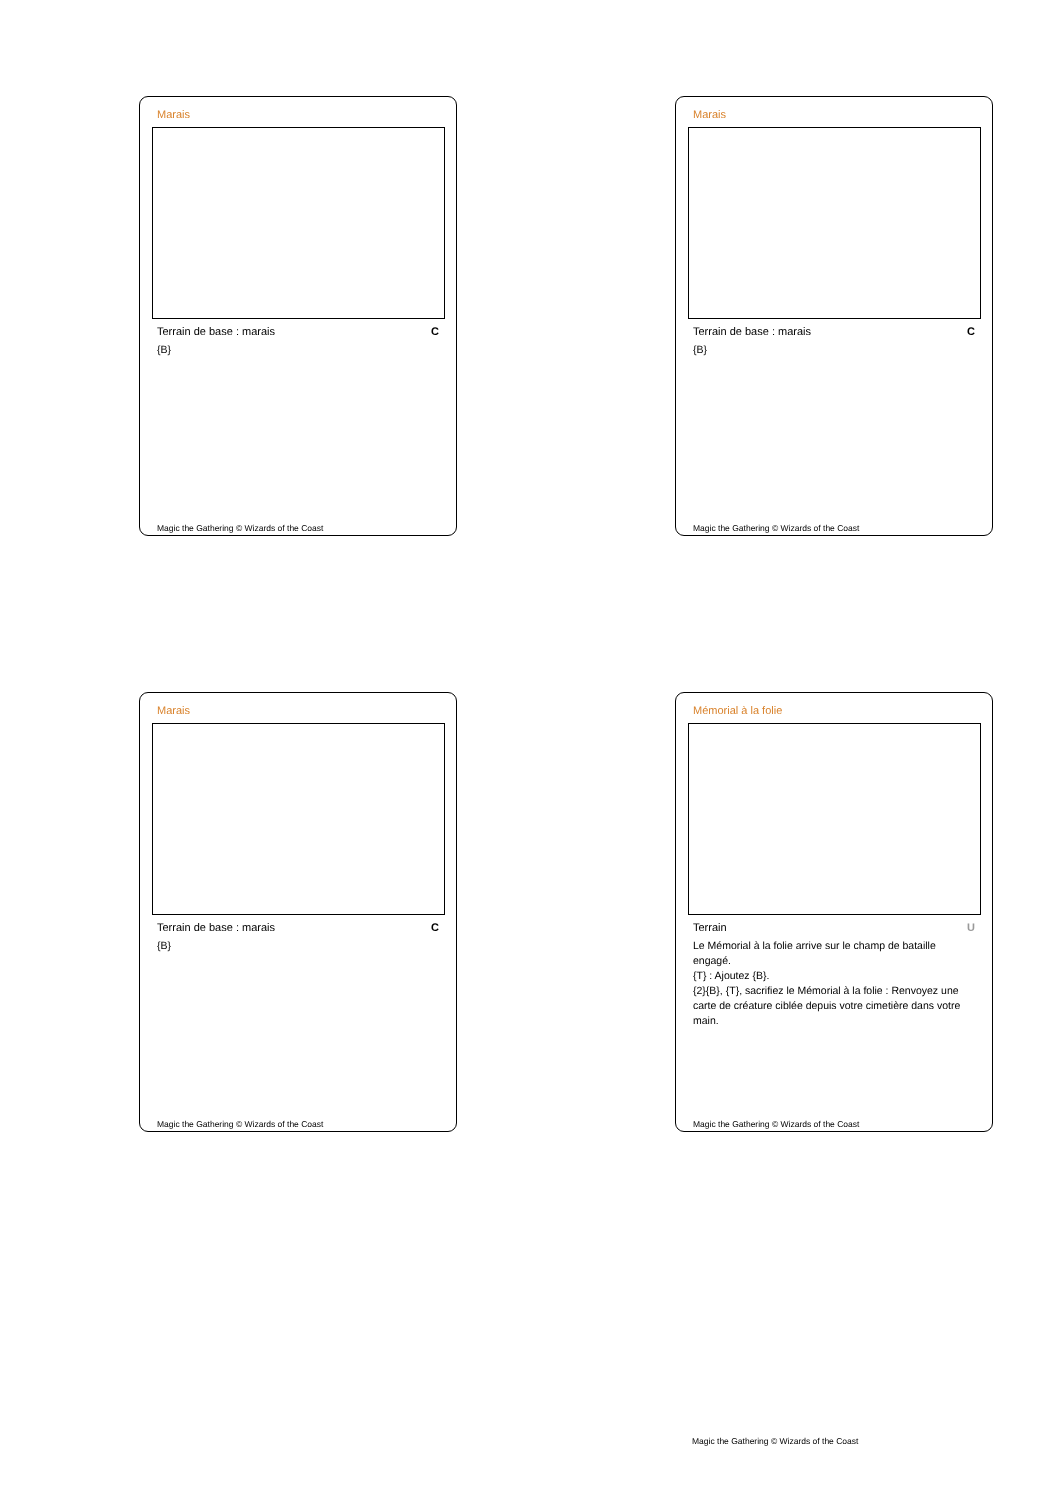Marais
Terrain de base : marais C
{B}
Magic the Gathering © Wizards of the Coast
Marais
Terrain de base : marais C
{B}
Magic the Gathering © Wizards of the Coast
Marais
Terrain de base : marais C
{B}
Magic the Gathering © Wizards of the Coast
Mémorial à la folie
Terrain U
Le Mémorial à la folie arrive sur le champ de bataille engagé.
{T} : Ajoutez {B}.
{2}{B}, {T}, sacrifiez le Mémorial à la folie : Renvoyez une carte de créature ciblée depuis votre cimetière dans votre main.
Magic the Gathering © Wizards of the Coast
Magic the Gathering © Wizards of the Coast